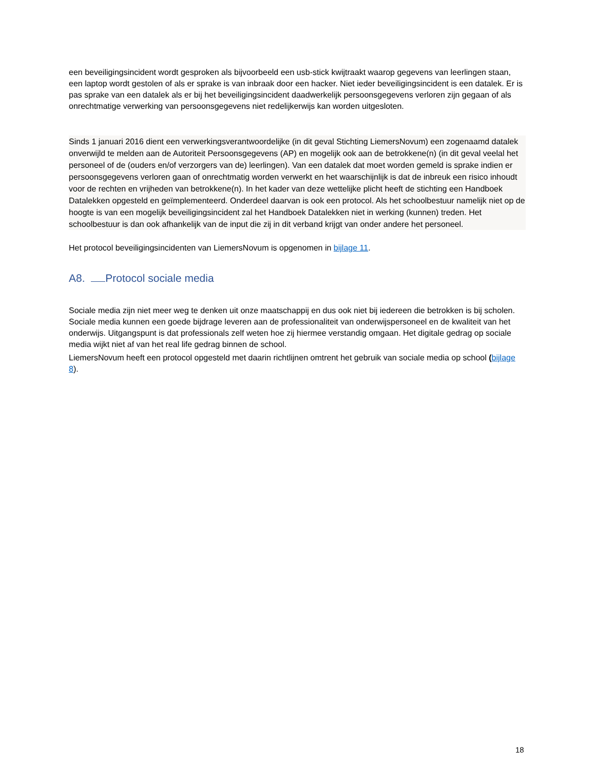een beveiligingsincident wordt gesproken als bijvoorbeeld een usb-stick kwijtraakt waarop gegevens van leerlingen staan, een laptop wordt gestolen of als er sprake is van inbraak door een hacker. Niet ieder beveiligingsincident is een datalek. Er is pas sprake van een datalek als er bij het beveiligingsincident daadwerkelijk persoonsgegevens verloren zijn gegaan of als onrechtmatige verwerking van persoonsgegevens niet redelijkerwijs kan worden uitgesloten.
Sinds 1 januari 2016 dient een verwerkingsverantwoordelijke (in dit geval Stichting LiemersNovum) een zogenaamd datalek onverwijld te melden aan de Autoriteit Persoonsgegevens (AP) en mogelijk ook aan de betrokkene(n) (in dit geval veelal het personeel of de (ouders en/of verzorgers van de) leerlingen). Van een datalek dat moet worden gemeld is sprake indien er persoonsgegevens verloren gaan of onrechtmatig worden verwerkt en het waarschijnlijk is dat de inbreuk een risico inhoudt voor de rechten en vrijheden van betrokkene(n). In het kader van deze wettelijke plicht heeft de stichting een Handboek Datalekken opgesteld en geïmplementeerd. Onderdeel daarvan is ook een protocol. Als het schoolbestuur namelijk niet op de hoogte is van een mogelijk beveiligingsincident zal het Handboek Datalekken niet in werking (kunnen) treden. Het schoolbestuur is dan ook afhankelijk van de input die zij in dit verband krijgt van onder andere het personeel.
Het protocol beveiligingsincidenten van LiemersNovum is opgenomen in bijlage 11.
A8. Protocol sociale media
Sociale media zijn niet meer weg te denken uit onze maatschappij en dus ook niet bij iedereen die betrokken is bij scholen. Sociale media kunnen een goede bijdrage leveren aan de professionaliteit van onderwijspersoneel en de kwaliteit van het onderwijs. Uitgangspunt is dat professionals zelf weten hoe zij hiermee verstandig omgaan. Het digitale gedrag op sociale media wijkt niet af van het real life gedrag binnen de school.
LiemersNovum heeft een protocol opgesteld met daarin richtlijnen omtrent het gebruik van sociale media op school (bijlage 8).
18